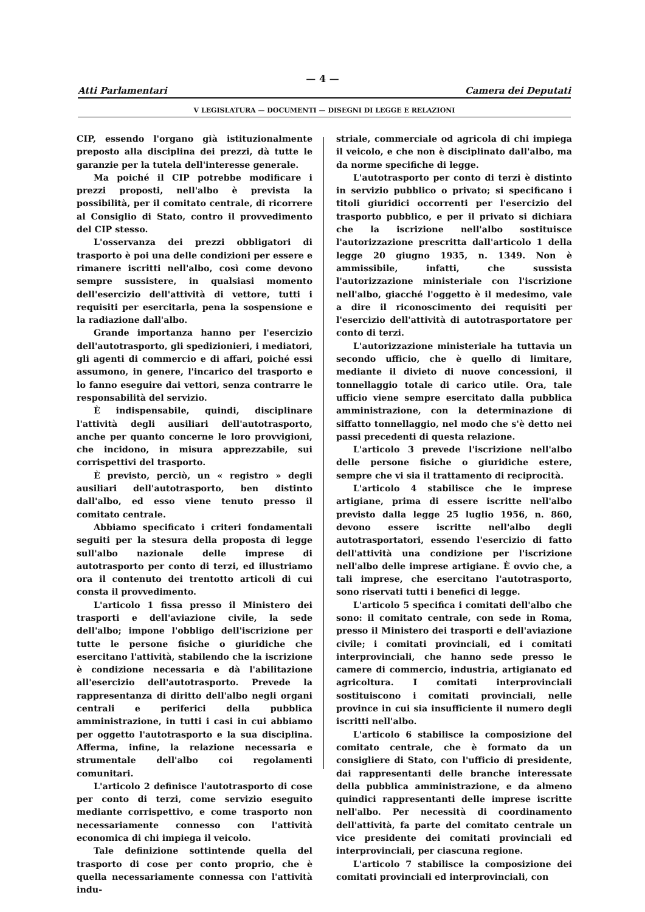— 4 —
Atti Parlamentari Camera dei Deputati
V LEGISLATURA — DOCUMENTI — DISEGNI DI LEGGE E RELAZIONI
CIP, essendo l'organo già istituzionalmente preposto alla disciplina dei prezzi, dà tutte le garanzie per la tutela dell'interesse generale.
Ma poiché il CIP potrebbe modificare i prezzi proposti, nell'albo è prevista la possibilità, per il comitato centrale, di ricorrere al Consiglio di Stato, contro il provvedimento del CIP stesso.
L'osservanza dei prezzi obbligatori di trasporto è poi una delle condizioni per essere e rimanere iscritti nell'albo, così come devono sempre sussistere, in qualsiasi momento dell'esercizio dell'attività di vettore, tutti i requisiti per esercitarla, pena la sospensione e la radiazione dall'albo.
Grande importanza hanno per l'esercizio dell'autotrasporto, gli spedizionieri, i mediatori, gli agenti di commercio e di affari, poiché essi assumono, in genere, l'incarico del trasporto e lo fanno eseguire dai vettori, senza contrarre le responsabilità del servizio.
È indispensabile, quindi, disciplinare l'attività degli ausiliari dell'autotrasporto, anche per quanto concerne le loro provvigioni, che incidono, in misura apprezzabile, sui corrispettivi del trasporto.
È previsto, perciò, un « registro » degli ausiliari dell'autotrasporto, ben distinto dall'albo, ed esso viene tenuto presso il comitato centrale.
Abbiamo specificato i criteri fondamentali seguiti per la stesura della proposta di legge sull'albo nazionale delle imprese di autotrasporto per conto di terzi, ed illustriamo ora il contenuto dei trentotto articoli di cui consta il provvedimento.
L'articolo 1 fissa presso il Ministero dei trasporti e dell'aviazione civile, la sede dell'albo; impone l'obbligo dell'iscrizione per tutte le persone fisiche o giuridiche che esercitano l'attività, stabilendo che la iscrizione è condizione necessaria e dà l'abilitazione all'esercizio dell'autotrasporto. Prevede la rappresentanza di diritto dell'albo negli organi centrali e periferici della pubblica amministrazione, in tutti i casi in cui abbiamo per oggetto l'autotrasporto e la sua disciplina. Afferma, infine, la relazione necessaria e strumentale dell'albo coi regolamenti comunitari.
L'articolo 2 definisce l'autotrasporto di cose per conto di terzi, come servizio eseguito mediante corrispettivo, e come trasporto non necessariamente connesso con l'attività economica di chi impiega il veicolo.
Tale definizione sottintende quella del trasporto di cose per conto proprio, che è quella necessariamente connessa con l'attività indu-
striale, commerciale od agricola di chi impiega il veicolo, e che non è disciplinato dall'albo, ma da norme specifiche di legge.
L'autotrasporto per conto di terzi è distinto in servizio pubblico o privato; si specificano i titoli giuridici occorrenti per l'esercizio del trasporto pubblico, e per il privato si dichiara che la iscrizione nell'albo sostituisce l'autorizzazione prescritta dall'articolo 1 della legge 20 giugno 1935, n. 1349. Non è ammissibile, infatti, che sussista l'autorizzazione ministeriale con l'iscrizione nell'albo, giacché l'oggetto è il medesimo, vale a dire il riconoscimento dei requisiti per l'esercizio dell'attività di autotrasportatore per conto di terzi.
L'autorizzazione ministeriale ha tuttavia un secondo ufficio, che è quello di limitare, mediante il divieto di nuove concessioni, il tonnellaggio totale di carico utile. Ora, tale ufficio viene sempre esercitato dalla pubblica amministrazione, con la determinazione di siffatto tonnellaggio, nel modo che s'è detto nei passi precedenti di questa relazione.
L'articolo 3 prevede l'iscrizione nell'albo delle persone fisiche o giuridiche estere, sempre che vi sia il trattamento di reciprocità.
L'articolo 4 stabilisce che le imprese artigiane, prima di essere iscritte nell'albo previsto dalla legge 25 luglio 1956, n. 860, devono essere iscritte nell'albo degli autotrasportatori, essendo l'esercizio di fatto dell'attività una condizione per l'iscrizione nell'albo delle imprese artigiane. È ovvio che, a tali imprese, che esercitano l'autotrasporto, sono riservati tutti i benefici di legge.
L'articolo 5 specifica i comitati dell'albo che sono: il comitato centrale, con sede in Roma, presso il Ministero dei trasporti e dell'aviazione civile; i comitati provinciali, ed i comitati interprovinciali, che hanno sede presso le camere di commercio, industria, artigianato ed agricoltura. I comitati interprovinciali sostituiscono i comitati provinciali, nelle province in cui sia insufficiente il numero degli iscritti nell'albo.
L'articolo 6 stabilisce la composizione del comitato centrale, che è formato da un consigliere di Stato, con l'ufficio di presidente, dai rappresentanti delle branche interessate della pubblica amministrazione, e da almeno quindici rappresentanti delle imprese iscritte nell'albo. Per necessità di coordinamento dell'attività, fa parte del comitato centrale un vice presidente dei comitati provinciali ed interprovinciali, per ciascuna regione.
L'articolo 7 stabilisce la composizione dei comitati provinciali ed interprovinciali, con